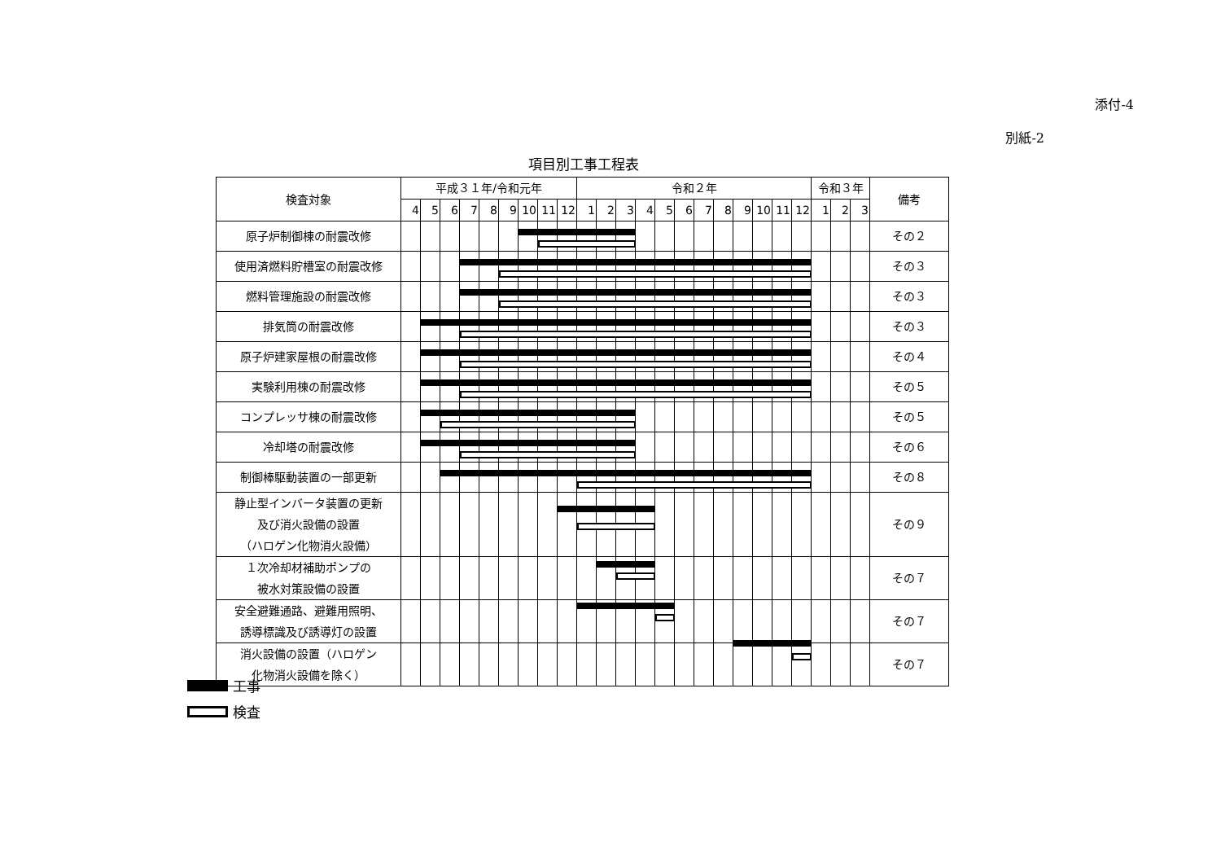添付-4
別紙-2
項目別工事工程表
| 検査対象 | 平成３１年/令和元年 | | | | | | | | | 令和２年 | | | | | | | | | | | | 令和３年 | | | 備考 |
| --- | --- | --- | --- | --- | --- | --- | --- | --- | --- | --- | --- | --- | --- | --- | --- | --- | --- | --- | --- | --- | --- | --- | --- | --- | --- |
| | 4 | 5 | 6 | 7 | 8 | 9 | 10 | 11 | 12 | 1 | 2 | 3 | 4 | 5 | 6 | 7 | 8 | 9 | 10 | 11 | 12 | 1 | 2 | 3 | |
| 原子炉制御棟の耐震改修 | | | | | | | | | | | | | | | | | | | | | | | | | その２ |
| 使用済燃料貯槽室の耐震改修 | | | | | | | | | | | | | | | | | | | | | | | | | その３ |
| 燃料管理施設の耐震改修 | | | | | | | | | | | | | | | | | | | | | | | | | その３ |
| 排気筒の耐震改修 | | | | | | | | | | | | | | | | | | | | | | | | | その３ |
| 原子炉建家屋根の耐震改修 | | | | | | | | | | | | | | | | | | | | | | | | | その４ |
| 実験利用棟の耐震改修 | | | | | | | | | | | | | | | | | | | | | | | | | その５ |
| コンプレッサ棟の耐震改修 | | | | | | | | | | | | | | | | | | | | | | | | | その５ |
| 冷却塔の耐震改修 | | | | | | | | | | | | | | | | | | | | | | | | | その６ |
| 制御棒駆動装置の一部更新 | | | | | | | | | | | | | | | | | | | | | | | | | その８ |
| 静止型インバータ装置の更新 及び消火設備の設置 （ハロゲン化物消火設備） | | | | | | | | | | | | | | | | | | | | | | | | | その９ |
| １次冷却材補助ポンプの 被水対策設備の設置 | | | | | | | | | | | | | | | | | | | | | | | | | その７ |
| 安全避難通路、避難用照明、 誘導標識及び誘導灯の設置 | | | | | | | | | | | | | | | | | | | | | | | | | その７ |
| 消火設備の設置（ハロゲン 化物消火設備を除く） | | | | | | | | | | | | | | | | | | | | | | | | | その７ |
工事
検査